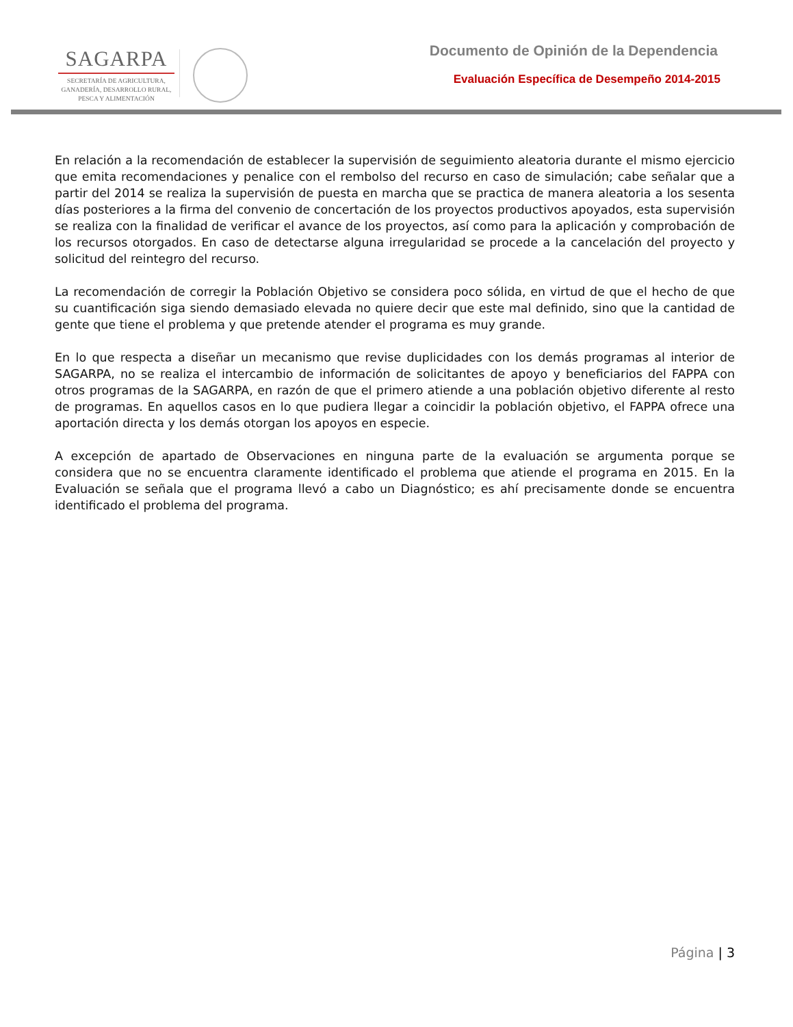SAGARPA
SECRETARÍA DE AGRICULTURA,
GANADERÍA, DESARROLLO RURAL,
PESCA Y ALIMENTACIÓN
Documento de Opinión de la Dependencia
Evaluación Específica de Desempeño 2014-2015
En relación a la recomendación de establecer la supervisión de seguimiento aleatoria durante el mismo ejercicio que emita recomendaciones y penalice con el rembolso del recurso en caso de simulación; cabe señalar que a partir del 2014 se realiza la supervisión de puesta en marcha que se practica de manera aleatoria a los sesenta días posteriores a la firma del convenio de concertación de los proyectos productivos apoyados, esta supervisión se realiza con la finalidad de verificar el avance de los proyectos, así como para la aplicación y comprobación de los recursos otorgados. En caso de detectarse alguna irregularidad se procede a la cancelación del proyecto y solicitud del reintegro del recurso.
La recomendación de corregir la Población Objetivo se considera poco sólida, en virtud de que el hecho de que su cuantificación siga siendo demasiado elevada no quiere decir que este mal definido, sino que la cantidad de gente que tiene el problema y que pretende atender el programa es muy grande.
En lo que respecta a diseñar un mecanismo que revise duplicidades con los demás programas al interior de SAGARPA, no se realiza el intercambio de información de solicitantes de apoyo y beneficiarios del FAPPA con otros programas de la SAGARPA, en razón de que el primero atiende a una población objetivo diferente al resto de programas. En aquellos casos en lo que pudiera llegar a coincidir la población objetivo, el FAPPA ofrece una aportación directa y los demás otorgan los apoyos en especie.
A excepción de apartado de Observaciones en ninguna parte de la evaluación se argumenta porque se considera que no se encuentra claramente identificado el problema que atiende el programa en 2015. En la Evaluación se señala que el programa llevó a cabo un Diagnóstico; es ahí precisamente donde se encuentra identificado el problema del programa.
Página | 3